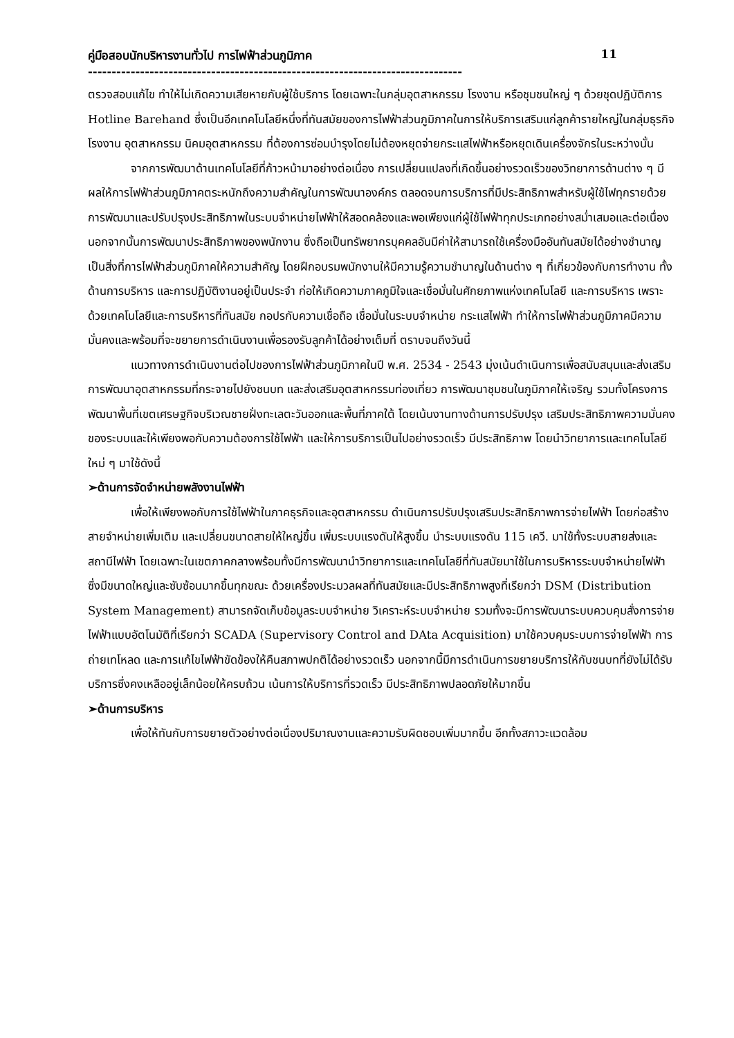คู่มือสอบนักบริหารงานทั่วไป การไฟฟ้าส่วนภูมิภาค 11
-------------------------------------------------------------------------------
ตรวจสอบแก้ไข ทำให้ไม่เกิดความเสียหายกับผู้ใช้บริการ โดยเฉพาะในกลุ่มอุตสาหกรรม โรงงาน หรือชุมชนใหญ่ ๆ ด้วยชุดปฏิบัติการ Hotline Barehand ซึ่งเป็นอีกเทคโนโลยีหนึ่งที่ทันสมัยของการไฟฟ้าส่วนภูมิภาคในการให้บริการเสริมแก่ลูกค้ารายใหญ่ในกลุ่มธุรกิจโรงงาน อุตสาหกรรม นิคมอุตสาหกรรม ที่ต้องการซ่อมบำรุงโดยไม่ต้องหยุดจ่ายกระแสไฟฟ้าหรือหยุดเดินเครื่องจักรในระหว่างนั้น
จากการพัฒนาด้านเทคโนโลยีที่ก้าวหน้ามาอย่างต่อเนื่อง การเปลี่ยนแปลงที่เกิดขึ้นอย่างรวดเร็วของวิทยาการด้านต่าง ๆ มีผลให้การไฟฟ้าส่วนภูมิภาคตระหนักถึงความสำคัญในการพัฒนาองค์กร ตลอดจนการบริการที่มีประสิทธิภาพสำหรับผู้ใช้ไฟทุกรายด้วยการพัฒนาและปรับปรุงประสิทธิภาพในระบบจำหน่ายไฟฟ้าให้สอดคล้องและพอเพียงแก่ผู้ใช้ไฟฟ้าทุกประเภทอย่างสม่ำเสมอและต่อเนื่อง นอกจากนั้นการพัฒนาประสิทธิภาพของพนักงาน ซึ่งถือเป็นทรัพยากรบุคคลอันมีค่าให้สามารถใช้เครื่องมืออันทันสมัยได้อย่างชำนาญเป็นสิ่งที่การไฟฟ้าส่วนภูมิภาคให้ความสำคัญ โดยฝึกอบรมพนักงานให้มีความรู้ความชำนาญในด้านต่าง ๆ ที่เกี่ยวข้องกับการทำงาน ทั้งด้านการบริหาร และการปฏิบัติงานอยู่เป็นประจำ ก่อให้เกิดความภาคภูมิใจและเชื่อมั่นในศักยภาพแห่งเทคโนโลยี และการบริหาร เพราะด้วยเทคโนโลยีและการบริหารที่ทันสมัย กอปรกับความเชื่อถือ เชื่อมั่นในระบบจำหน่าย กระแสไฟฟ้า ทำให้การไฟฟ้าส่วนภูมิภาคมีความมั่นคงและพร้อมที่จะขยายการดำเนินงานเพื่อรองรับลูกค้าได้อย่างเต็มที่ ตราบจนถึงวันนี้
แนวทางการดำเนินงานต่อไปของการไฟฟ้าส่วนภูมิภาคในปี พ.ศ. 2534 - 2543 มุ่งเน้นดำเนินการเพื่อสนับสนุนและส่งเสริมการพัฒนาอุตสาหกรรมที่กระจายไปยังชนบท และส่งเสริมอุตสาหกรรมท่องเที่ยว การพัฒนาชุมชนในภูมิภาคให้เจริญ รวมทั้งโครงการพัฒนาพื้นที่เขตเศรษฐกิจบริเวณชายฝั่งทะเลตะวันออกและพื้นที่ภาคใต้ โดยเน้นงานทางด้านการปรับปรุง เสริมประสิทธิภาพความมั่นคงของระบบและให้เพียงพอกับความต้องการใช้ไฟฟ้า และให้การบริการเป็นไปอย่างรวดเร็ว มีประสิทธิภาพ โดยนำวิทยาการและเทคโนโลยีใหม่ ๆ มาใช้ดังนี้
➢ด้านการจัดจำหน่ายพลังงานไฟฟ้า
เพื่อให้เพียงพอกับการใช้ไฟฟ้าในภาคธุรกิจและอุตสาหกรรม ดำเนินการปรับปรุงเสริมประสิทธิภาพการจ่ายไฟฟ้า โดยก่อสร้างสายจำหน่ายเพิ่มเติม และเปลี่ยนขนาดสายให้ใหญ่ขึ้น เพิ่มระบบแรงดันให้สูงขึ้น นำระบบแรงดัน 115 เควี. มาใช้ทั้งระบบสายส่งและสถานีไฟฟ้า โดยเฉพาะในเขตภาคกลางพร้อมทั้งมีการพัฒนานำวิทยาการและเทคโนโลยีที่ทันสมัยมาใช้ในการบริหารระบบจำหน่ายไฟฟ้า ซึ่งมีขนาดใหญ่และซับซ้อนมากขึ้นทุกขณะ ด้วยเครื่องประมวลผลที่ทันสมัยและมีประสิทธิภาพสูงที่เรียกว่า DSM (Distribution System Management) สามารถจัดเก็บข้อมูลระบบจำหน่าย วิเคราะห์ระบบจำหน่าย รวมทั้งจะมีการพัฒนาระบบควบคุมสั่งการจ่ายไฟฟ้าแบบอัตโนมัติที่เรียกว่า SCADA (Supervisory Control and DAta Acquisition) มาใช้ควบคุมระบบการจ่ายไฟฟ้า การถ่ายเทโหลด และการแก้ไขไฟฟ้าขัดข้องให้คืนสภาพปกติได้อย่างรวดเร็ว นอกจากนี้มีการดำเนินการขยายบริการให้กับชนบทที่ยังไม่ได้รับบริการซึ่งคงเหลืออยู่เล็กน้อยให้ครบถ้วน เน้นการให้บริการที่รวดเร็ว มีประสิทธิภาพปลอดภัยให้มากขึ้น
➢ด้านการบริหาร
เพื่อให้ทันกับการขยายตัวอย่างต่อเนื่องปริมาณงานและความรับผิดชอบเพิ่มมากขึ้น อีกทั้งสภาวะแวดล้อม